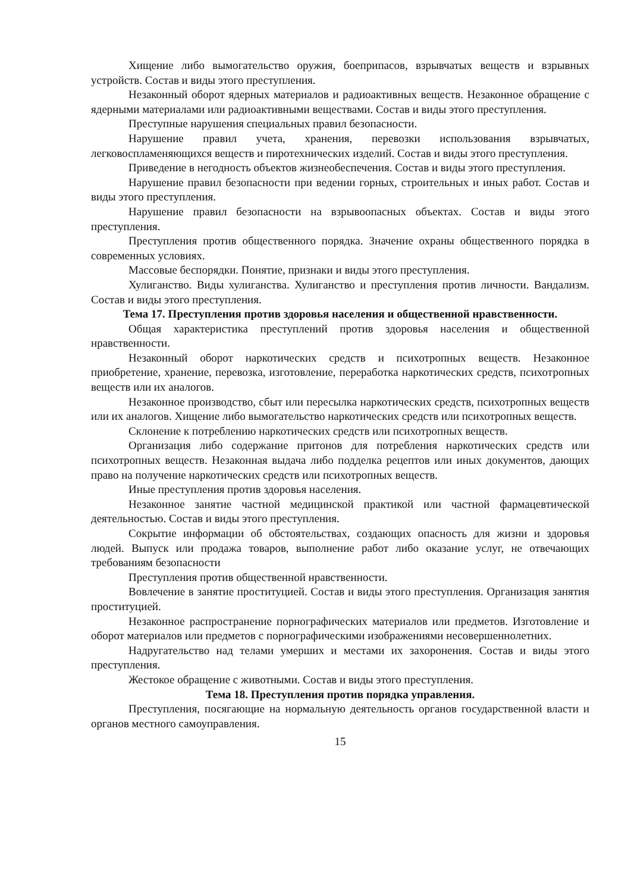Хищение либо вымогательство оружия, боеприпасов, взрывчатых веществ и взрывных устройств. Состав и виды этого преступления.
Незаконный оборот ядерных материалов и радиоактивных веществ. Незаконное обращение с ядерными материалами или радиоактивными веществами. Состав и виды этого преступления.
Преступные нарушения специальных правил безопасности.
Нарушение правил учета, хранения, перевозки использования взрывчатых, легковоспламеняющихся веществ и пиротехнических изделий. Состав и виды этого преступления.
Приведение в негодность объектов жизнеобеспечения. Состав и виды этого преступления.
Нарушение правил безопасности при ведении горных, строительных и иных работ. Состав и виды этого преступления.
Нарушение правил безопасности на взрывоопасных объектах. Состав и виды этого преступления.
Преступления против общественного порядка. Значение охраны общественного порядка в современных условиях.
Массовые беспорядки. Понятие, признаки и виды этого преступления.
Хулиганство. Виды хулиганства. Хулиганство и преступления против личности. Вандализм. Состав и виды этого преступления.
Тема 17. Преступления против здоровья населения и общественной нравственности.
Общая характеристика преступлений против здоровья населения и общественной нравственности.
Незаконный оборот наркотических средств и психотропных веществ. Незаконное приобретение, хранение, перевозка, изготовление, переработка наркотических средств, психотропных веществ или их аналогов.
Незаконное производство, сбыт или пересылка наркотических средств, психотропных веществ или их аналогов. Хищение либо вымогательство наркотических средств или психотропных веществ.
Склонение к потреблению наркотических средств или психотропных веществ.
Организация либо содержание притонов для потребления наркотических средств или психотропных веществ. Незаконная выдача либо подделка рецептов или иных документов, дающих право на получение наркотических средств или психотропных веществ.
Иные преступления против здоровья населения.
Незаконное занятие частной медицинской практикой или частной фармацевтической деятельностью. Состав и виды этого преступления.
Сокрытие информации об обстоятельствах, создающих опасность для жизни и здоровья людей. Выпуск или продажа товаров, выполнение работ либо оказание услуг, не отвечающих требованиям безопасности
Преступления против общественной нравственности.
Вовлечение в занятие проституцией. Состав и виды этого преступления. Организация занятия проституцией.
Незаконное распространение порнографических материалов или предметов. Изготовление и оборот материалов или предметов с порнографическими изображениями несовершеннолетних.
Надругательство над телами умерших и местами их захоронения. Состав и виды этого преступления.
Жестокое обращение с животными. Состав и виды этого преступления.
Тема 18. Преступления против порядка управления.
Преступления, посягающие на нормальную деятельность органов государственной власти и органов местного самоуправления.
15